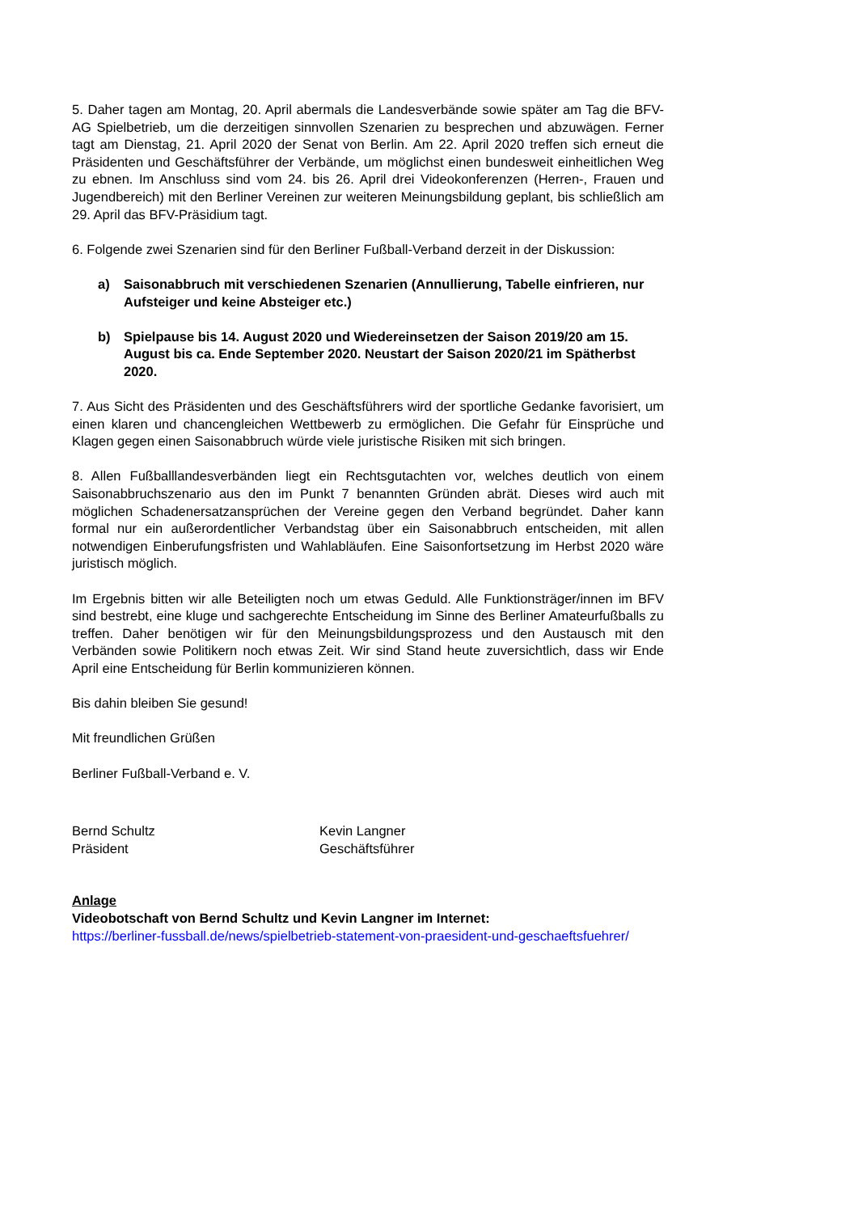5. Daher tagen am Montag, 20. April abermals die Landesverbände sowie später am Tag die BFV-AG Spielbetrieb, um die derzeitigen sinnvollen Szenarien zu besprechen und abzuwägen. Ferner tagt am Dienstag, 21. April 2020 der Senat von Berlin. Am 22. April 2020 treffen sich erneut die Präsidenten und Geschäftsführer der Verbände, um möglichst einen bundesweit einheitlichen Weg zu ebnen. Im Anschluss sind vom 24. bis 26. April drei Videokonferenzen (Herren-, Frauen und Jugendbereich) mit den Berliner Vereinen zur weiteren Meinungsbildung geplant, bis schließlich am 29. April das BFV-Präsidium tagt.
6. Folgende zwei Szenarien sind für den Berliner Fußball-Verband derzeit in der Diskussion:
a) Saisonabbruch mit verschiedenen Szenarien (Annullierung, Tabelle einfrieren, nur Aufsteiger und keine Absteiger etc.)
b) Spielpause bis 14. August 2020 und Wiedereinsetzen der Saison 2019/20 am 15. August bis ca. Ende September 2020. Neustart der Saison 2020/21 im Spätherbst 2020.
7. Aus Sicht des Präsidenten und des Geschäftsführers wird der sportliche Gedanke favorisiert, um einen klaren und chancengleichen Wettbewerb zu ermöglichen. Die Gefahr für Einsprüche und Klagen gegen einen Saisonabbruch würde viele juristische Risiken mit sich bringen.
8. Allen Fußballlandesverbänden liegt ein Rechtsgutachten vor, welches deutlich von einem Saisonabbruchszenario aus den im Punkt 7 benannten Gründen abrät. Dieses wird auch mit möglichen Schadenersatzansprüchen der Vereine gegen den Verband begründet. Daher kann formal nur ein außerordentlicher Verbandstag über ein Saisonabbruch entscheiden, mit allen notwendigen Einberufungsfristen und Wahlabläufen. Eine Saisonfortsetzung im Herbst 2020 wäre juristisch möglich.
Im Ergebnis bitten wir alle Beteiligten noch um etwas Geduld. Alle Funktionsträger/innen im BFV sind bestrebt, eine kluge und sachgerechte Entscheidung im Sinne des Berliner Amateurfußballs zu treffen. Daher benötigen wir für den Meinungsbildungsprozess und den Austausch mit den Verbänden sowie Politikern noch etwas Zeit. Wir sind Stand heute zuversichtlich, dass wir Ende April eine Entscheidung für Berlin kommunizieren können.
Bis dahin bleiben Sie gesund!
Mit freundlichen Grüßen
Berliner Fußball-Verband e. V.
Bernd Schultz
Präsident
Kevin Langner
Geschäftsführer
Anlage
Videobotschaft von Bernd Schultz und Kevin Langner im Internet:
https://berliner-fussball.de/news/spielbetrieb-statement-von-praesident-und-geschaeftsfuehrer/